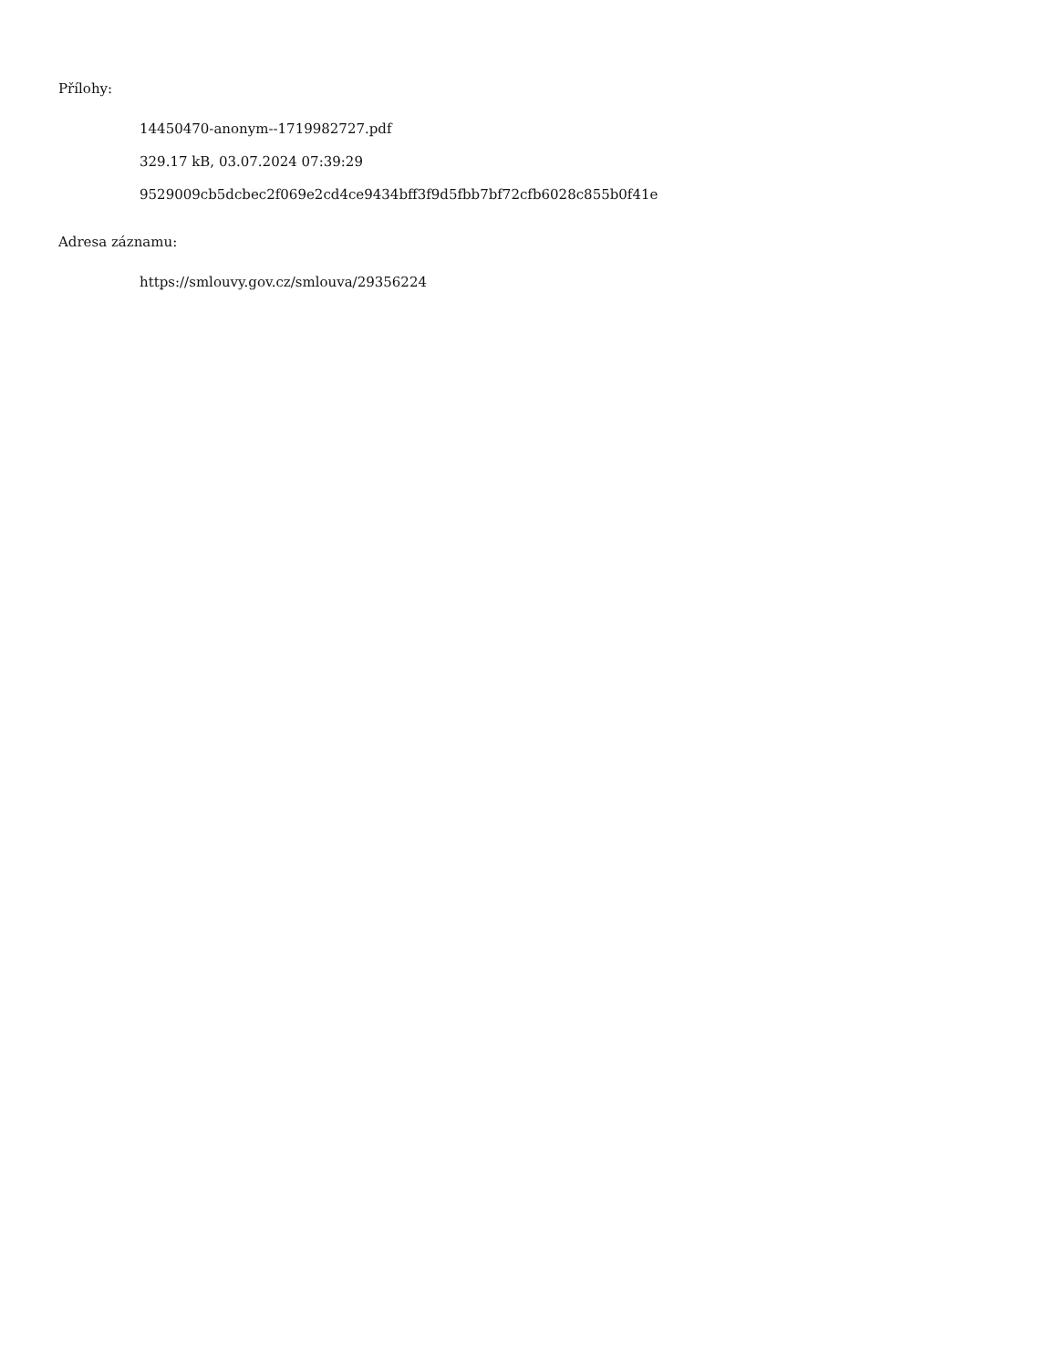Přílohy:
14450470-anonym--1719982727.pdf
329.17 kB, 03.07.2024 07:39:29
9529009cb5dcbec2f069e2cd4ce9434bff3f9d5fbb7bf72cfb6028c855b0f41e
Adresa záznamu:
https://smlouvy.gov.cz/smlouva/29356224